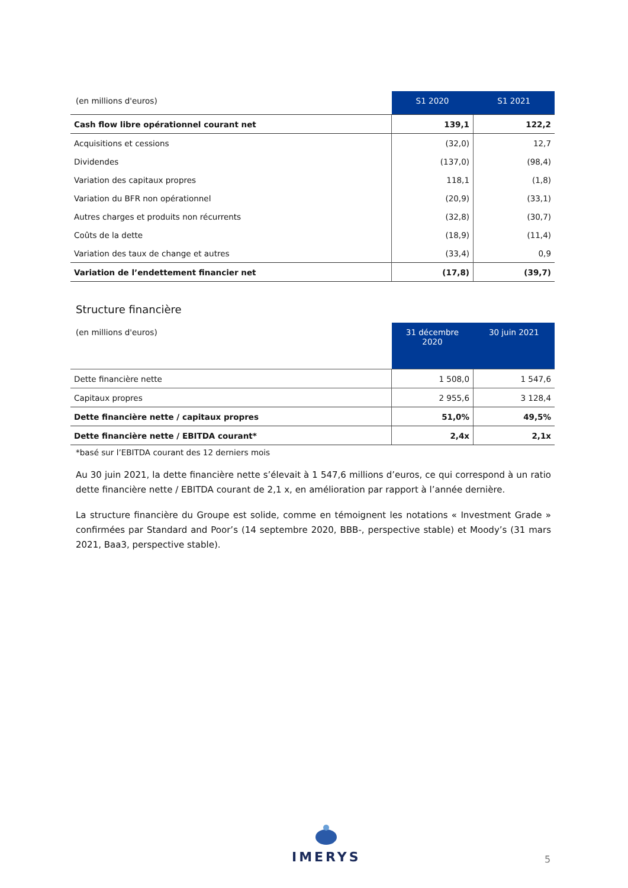| (en millions d'euros) | S1 2020 | S1 2021 |
| --- | --- | --- |
| Cash flow libre opérationnel courant net | 139,1 | 122,2 |
| Acquisitions et cessions | (32,0) | 12,7 |
| Dividendes | (137,0) | (98,4) |
| Variation des capitaux propres | 118,1 | (1,8) |
| Variation du BFR non opérationnel | (20,9) | (33,1) |
| Autres charges et produits non récurrents | (32,8) | (30,7) |
| Coûts de la dette | (18,9) | (11,4) |
| Variation des taux de change et autres | (33,4) | 0,9 |
| Variation de l’endettement financier net | (17,8) | (39,7) |
Structure financière
| (en millions d'euros) | 31 décembre 2020 | 30 juin 2021 |
| --- | --- | --- |
| Dette financière nette | 1 508,0 | 1 547,6 |
| Capitaux propres | 2 955,6 | 3 128,4 |
| Dette financière nette / capitaux propres | 51,0% | 49,5% |
| Dette financière nette / EBITDA courant* | 2,4x | 2,1x |
*basé sur l’EBITDA courant des 12 derniers mois
Au 30 juin 2021, la dette financière nette s’élevait à 1 547,6 millions d’euros, ce qui correspond à un ratio dette financière nette / EBITDA courant de 2,1 x, en amélioration par rapport à l’année dernière.
La structure financière du Groupe est solide, comme en témoignent les notations « Investment Grade » confirmées par Standard and Poor’s (14 septembre 2020, BBB-, perspective stable) et Moody’s (31 mars 2021, Baa3, perspective stable).
IMERYS
5